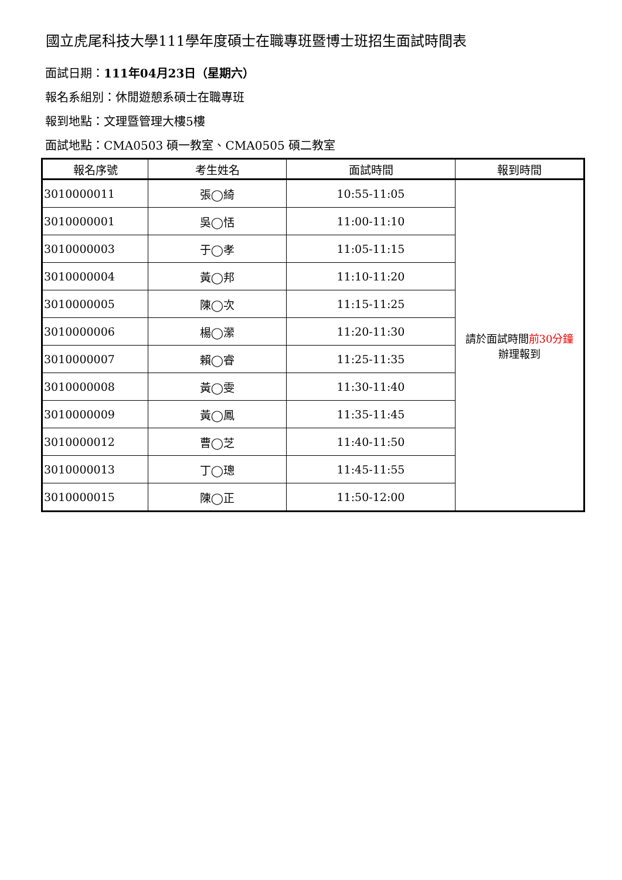國立虎尾科技大學111學年度碩士在職專班暨博士班招生面試時間表
面試日期：111年04月23日（星期六）
報名系組別：休閒遊憩系碩士在職專班
報到地點：文理暨管理大樓5樓
面試地點：CMA0503 碩一教室、CMA0505 碩二教室
| 報名序號 | 考生姓名 | 面試時間 | 報到時間 |
| --- | --- | --- | --- |
| 3010000011 | 張◯綺 | 10:55-11:05 | 請於面試時間 前30分鐘 辦理報到 |
| 3010000001 | 吳◯恬 | 11:00-11:10 | |
| 3010000003 | 于◯孝 | 11:05-11:15 | |
| 3010000004 | 黃◯邦 | 11:10-11:20 | |
| 3010000005 | 陳◯次 | 11:15-11:25 | |
| 3010000006 | 楊◯瀠 | 11:20-11:30 | |
| 3010000007 | 賴◯睿 | 11:25-11:35 | |
| 3010000008 | 黃◯雯 | 11:30-11:40 | |
| 3010000009 | 黃◯鳳 | 11:35-11:45 | |
| 3010000012 | 曹◯芝 | 11:40-11:50 | |
| 3010000013 | 丁◯璁 | 11:45-11:55 | |
| 3010000015 | 陳◯正 | 11:50-12:00 | |